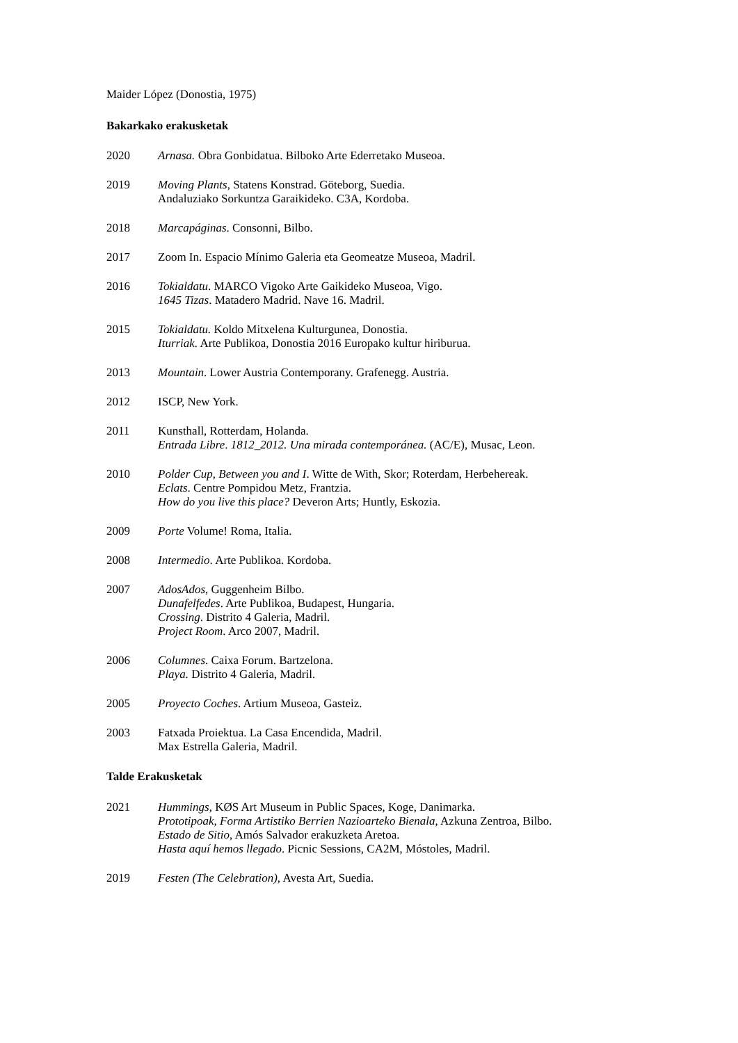Maider López (Donostia, 1975)
Bakarkako erakusketak
2020 Arnasa. Obra Gonbidatua. Bilboko Arte Ederretako Museoa.
2019 Moving Plants, Statens Konstrad. Göteborg, Suedia.
Andaluziako Sorkuntza Garaikideko. C3A, Kordoba.
2018 Marcapáginas. Consonni, Bilbo.
2017 Zoom In. Espacio Mínimo Galeria eta Geomeatze Museoa, Madril.
2016 Tokialdatu. MARCO Vigoko Arte Gaikideko Museoa, Vigo.
1645 Tizas. Matadero Madrid. Nave 16. Madril.
2015 Tokialdatu. Koldo Mitxelena Kulturgunea, Donostia.
Iturriak. Arte Publikoa, Donostia 2016 Europako kultur hiriburua.
2013 Mountain. Lower Austria Contemporany. Grafenegg. Austria.
2012 ISCP, New York.
2011 Kunsthall, Rotterdam, Holanda.
Entrada Libre. 1812_2012. Una mirada contemporánea. (AC/E), Musac, Leon.
2010 Polder Cup, Between you and I. Witte de With, Skor; Roterdam, Herbehereak.
Eclats. Centre Pompidou Metz, Frantzia.
How do you live this place? Deveron Arts; Huntly, Eskozia.
2009 Porte Volume! Roma, Italia.
2008 Intermedio. Arte Publikoa. Kordoba.
2007 AdosAdos, Guggenheim Bilbo.
Dunafelfedes. Arte Publikoa, Budapest, Hungaria.
Crossing. Distrito 4 Galeria, Madril.
Project Room. Arco 2007, Madril.
2006 Columnes. Caixa Forum. Bartzelona.
Playa. Distrito 4 Galeria, Madril.
2005 Proyecto Coches. Artium Museoa, Gasteiz.
2003 Fatxada Proiektua. La Casa Encendida, Madril.
Max Estrella Galeria, Madril.
Talde Erakusketak
2021 Hummings, KØS Art Museum in Public Spaces, Koge, Danimarka.
Prototipoak, Forma Artistiko Berrien Nazioarteko Bienala, Azkuna Zentroa, Bilbo.
Estado de Sitio, Amós Salvador erakuzketa Aretoa.
Hasta aquí hemos llegado. Picnic Sessions, CA2M, Móstoles, Madril.
2019 Festen (The Celebration), Avesta Art, Suedia.